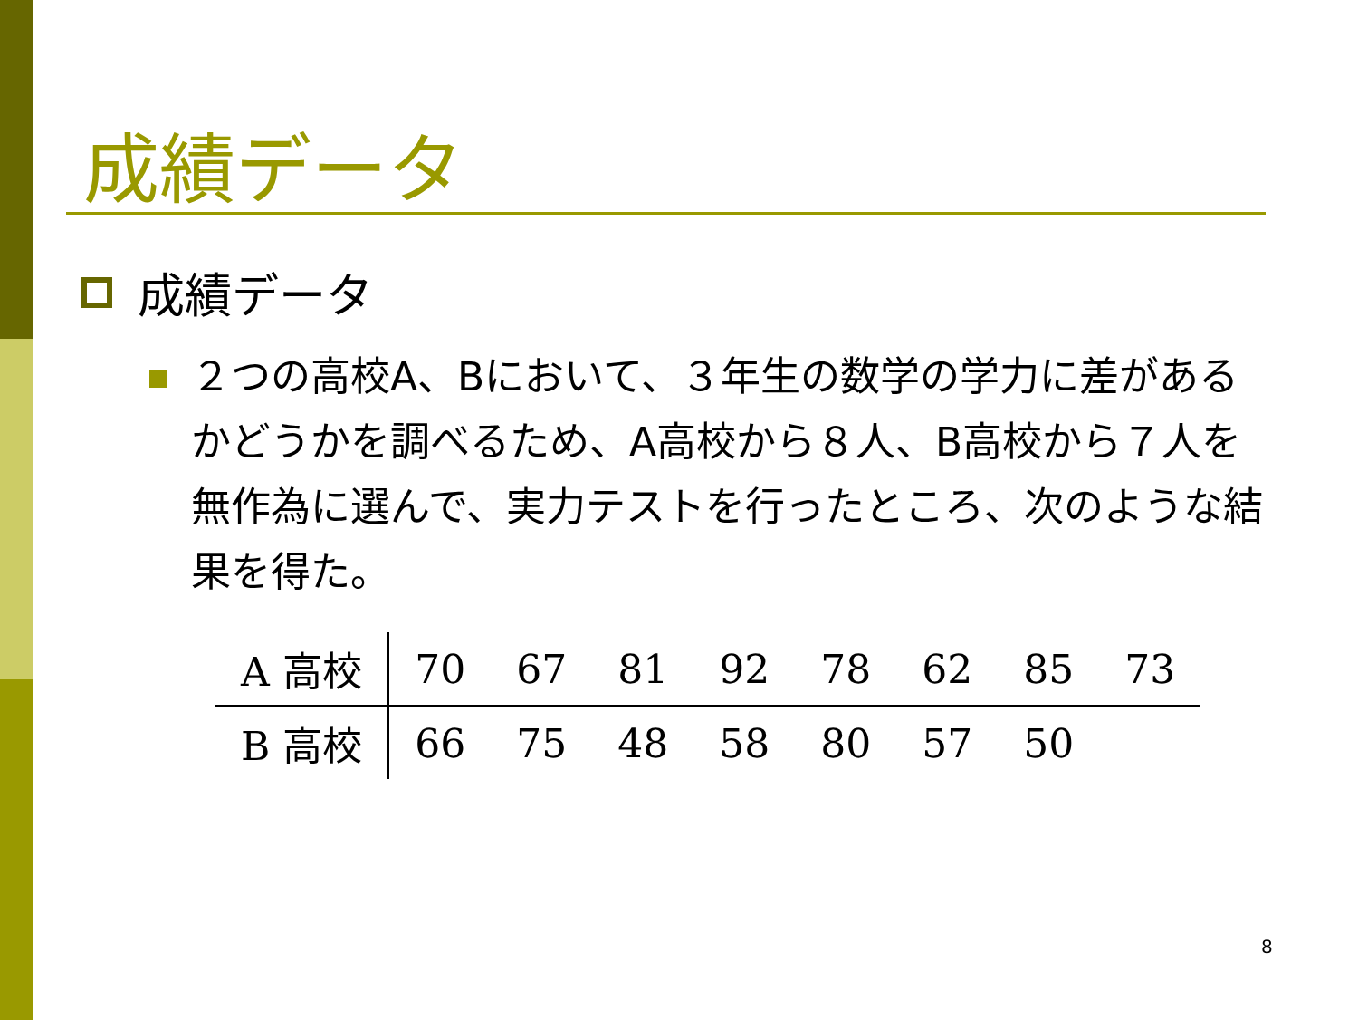成績データ
成績データ
２つの高校A、Bにおいて、３年生の数学の学力に差があるかどうかを調べるため、A高校から８人、B高校から７人を無作為に選んで、実力テストを行ったところ、次のような結果を得た。
| A 高校 | 70 | 67 | 81 | 92 | 78 | 62 | 85 | 73 |
| B 高校 | 66 | 75 | 48 | 58 | 80 | 57 | 50 | |
8